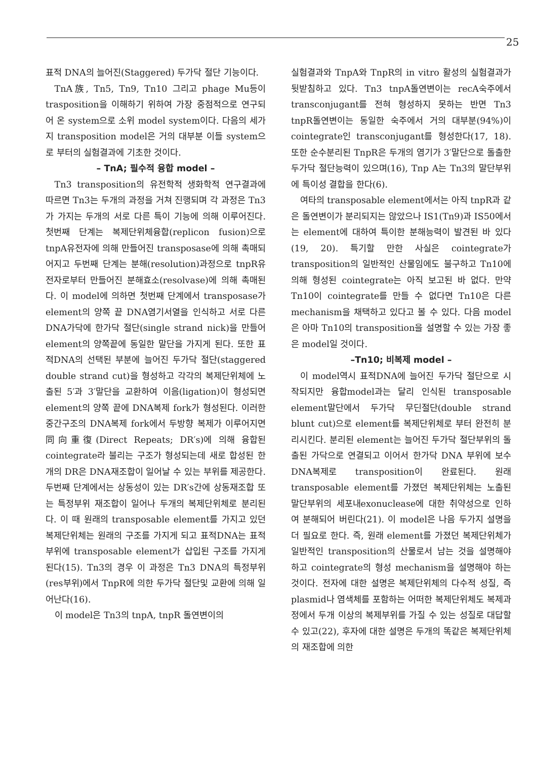25
표적 DNA의 늘어진(Staggered) 두가닥 절단 기능이다.
TnA族, Tn5, Tn9, Tn10 그리고 phage Mu등이 trasposition을 이해하기 위하여 가장 중점적으로 연구되어 온 system으로 소위 model system이다. 다음의 세가지 transposition model은 거의 대부분 이들 system으로 부터의 실험결과에 기초한 것이다.
– TnA; 필수적 융합 model –
Tn3 transposition의 유전학적 생화학적 연구결과에 따르면 Tn3는 두개의 과정을 거쳐 진행되며 각 과정은 Tn3가 가지는 두개의 서로 다른 특이 기능에 의해 이루어진다. 첫번째 단계는 복제단위체융합(replicon fusion)으로 tnpA유전자에 의해 만들어진 transposase에 의해 촉매되어지고 두번째 단계는 분해(resolution)과정으로 tnpR유전자로부터 만들어진 분해효소(resolvase)에 의해 촉매된다. 이 model에 의하면 첫번째 단계에서 transposase가 element의 양쪽 끝 DNA염기서열을 인식하고 서로 다른 DNA가닥에 한가닥 절단(single strand nick)을 만들어 element의 양쪽끝에 동일한 말단을 가지게 된다. 또한 표적DNA의 선택된 부분에 늘어진 두가닥 절단(staggered double strand cut)을 형성하고 각각의 복제단위체에 노출된 5′과 3′말단을 교환하여 이음(ligation)이 형성되면 element의 양쪽 끝에 DNA복제 fork가 형성된다. 이러한 중간구조의 DNA복제 fork에서 두방향 복제가 이루어지면 同向重復(Direct Repeats; DR′s)에 의해 융합된 cointegrate라 불리는 구조가 형성되는데 새로 합성된 한개의 DR은 DNA재조합이 일어날 수 있는 부위를 제공한다. 두번째 단계에서는 상동성이 있는 DR′s간에 상동재조합 또는 특정부위 재조합이 일어나 두개의 복제단위체로 분리된다. 이 때 원래의 transposable element를 가지고 있던 복제단위체는 원래의 구조를 가지게 되고 표적DNA는 표적부위에 transposable element가 삽입된 구조를 가지게 된다(15). Tn3의 경우 이 과정은 Tn3 DNA의 특정부위(res부위)에서 TnpR에 의한 두가닥 절단및 교환에 의해 일어난다(16).
이 model은 Tn3의 tnpA, tnpR 돌연변이의
실험결과와 TnpA와 TnpR의 in vitro 활성의 실험결과가 뒷받침하고 있다. Tn3 tnpA돌연변이는 recA숙주에서 transconjugant를 전혀 형성하지 못하는 반면 Tn3 tnpR돌연변이는 동일한 숙주에서 거의 대부분(94%)이 cointegrate인 transconjugant를 형성한다(17, 18). 또한 순수분리된 TnpR은 두개의 염기가 3′말단으로 돌출한 두가닥 절단능력이 있으며(16), Tnp A는 Tn3의 말단부위에 특이성 결합을 한다(6).
여타의 transposable element에서는 아직 tnpR과 같은 돌연변이가 분리되지는 않았으나 IS1(Tn9)과 IS50에서는 element에 대하여 특이한 분해능력이 발견된 바 있다(19, 20). 특기할 만한 사실은 cointegrate가 transposition의 일반적인 산물임에도 불구하고 Tn10에 의해 형성된 cointegrate는 아직 보고된 바 없다. 만약 Tn10이 cointegrate를 만들 수 없다면 Tn10은 다른 mechanism을 채택하고 있다고 볼 수 있다. 다음 model은 아마 Tn10의 transposition을 설명할 수 있는 가장 좋은 model일 것이다.
–Tn10; 비복제 model –
이 model역시 표적DNA에 늘어진 두가닥 절단으로 시작되지만 융합model과는 달리 인식된 transposable element말단에서 두가닥 무딘절단(double strand blunt cut)으로 element를 복제단위체로 부터 완전히 분리시킨다. 분리된 element는 늘어진 두가닥 절단부위의 돌출된 가닥으로 연결되고 이어서 한가닥 DNA 부위에 보수DNA복제로 transposition이 완료된다. 원래 transposable element를 가졌던 복제단위체는 노출된 말단부위의 세포내exonuclease에 대한 취약성으로 인하여 분해되어 버린다(21). 이 model은 나음 두가지 설명을 더 필요로 한다. 즉, 원래 element를 가졌던 복제단위체가 일반적인 transposition의 산물로서 남는 것을 설명해야 하고 cointegrate의 형성 mechanism을 설명해야 하는 것이다. 전자에 대한 설명은 복제단위체의 다수적 성질, 즉 plasmid나 염색체를 포함하는 어떠한 복제단위체도 복제과정에서 두개 이상의 복제부위를 가질 수 있는 성질로 대답할 수 있고(22), 후자에 대한 설명은 두개의 똑같은 복제단위체의 재조합에 의한